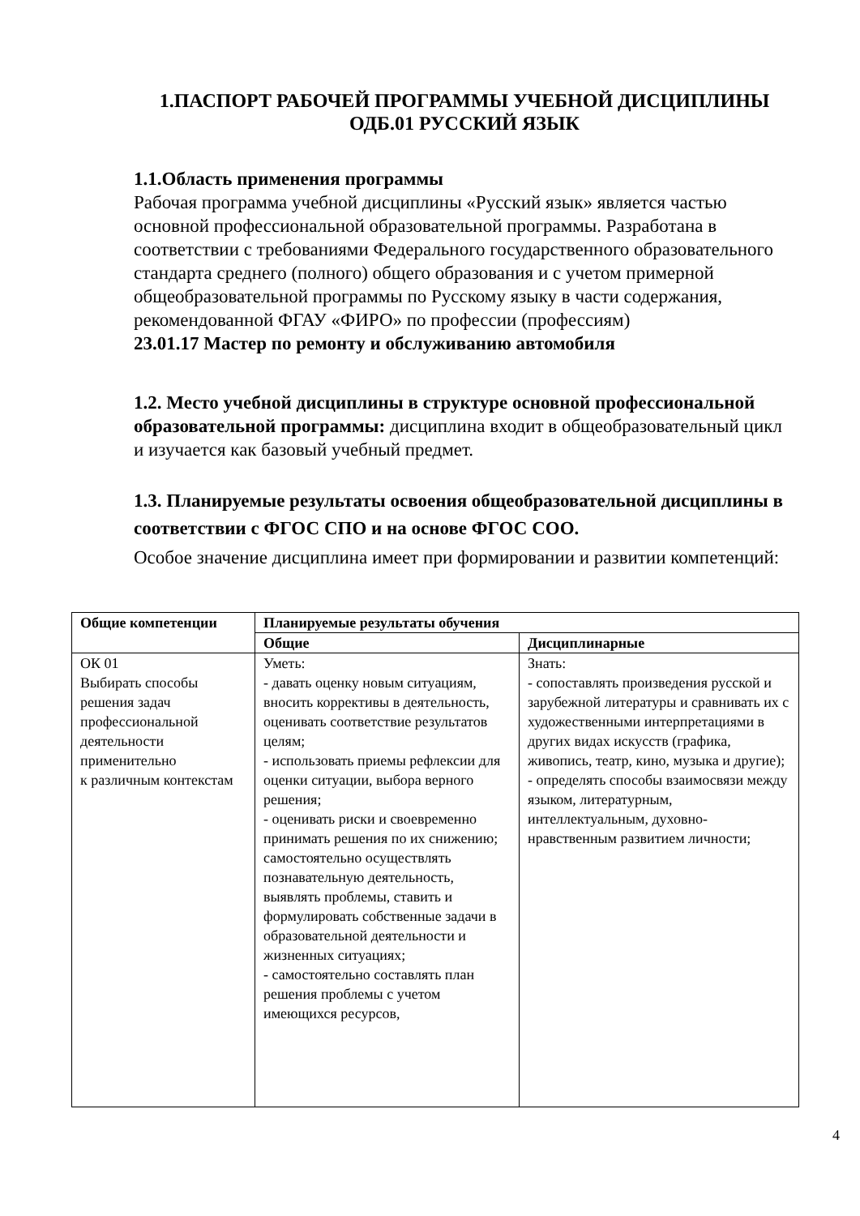1.ПАСПОРТ РАБОЧЕЙ ПРОГРАММЫ УЧЕБНОЙ ДИСЦИПЛИНЫ
ОДБ.01 РУССКИЙ ЯЗЫК
1.1.Область применения программы
Рабочая программа учебной дисциплины «Русский язык» является частью основной профессиональной образовательной программы. Разработана в соответствии с требованиями Федерального государственного образовательного стандарта среднего (полного) общего образования и с учетом примерной общеобразовательной программы по Русскому языку в части содержания, рекомендованной ФГАУ «ФИРО» по профессии (профессиям)
23.01.17 Мастер по ремонту и обслуживанию автомобиля
1.2. Место учебной дисциплины в структуре основной профессиональной образовательной программы: дисциплина входит в общеобразовательный цикл и изучается как базовый учебный предмет.
1.3. Планируемые результаты освоения общеобразовательной дисциплины в соответствии с ФГОС СПО и на основе ФГОС СОО.
Особое значение дисциплина имеет при формировании и развитии компетенций:
| Общие компетенции | Планируемые результаты обучения | |
| --- | --- | --- |
| | Общие | Дисциплинарные |
| ОК 01 Выбирать способы решения задач профессиональной деятельности применительно к различным контекстам | Уметь: - давать оценку новым ситуациям, вносить коррективы в деятельность, оценивать соответствие результатов целям; - использовать приемы рефлексии для оценки ситуации, выбора верного решения; - оценивать риски и своевременно принимать решения по их снижению; самостоятельно осуществлять познавательную деятельность, выявлять проблемы, ставить и формулировать собственные задачи в образовательной деятельности и жизненных ситуациях; - самостоятельно составлять план решения проблемы с учетом имеющихся ресурсов, | Знать: - сопоставлять произведения русской и зарубежной литературы и сравнивать их с художественными интерпретациями в других видах искусств (графика, живопись, театр, кино, музыка и другие); - определять способы взаимосвязи между языком, литературным, интеллектуальным, духовно-нравственным развитием личности; |
4